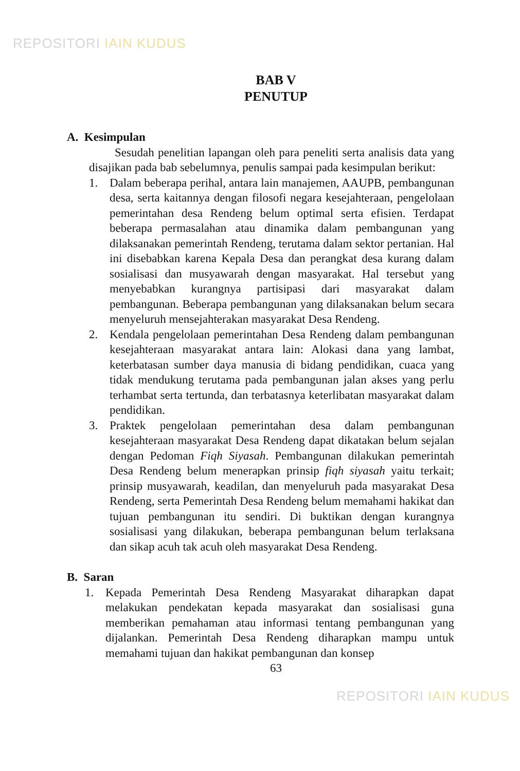REPOSITORI IAIN KUDUS
BAB V
PENUTUP
A. Kesimpulan
Sesudah penelitian lapangan oleh para peneliti serta analisis data yang disajikan pada bab sebelumnya, penulis sampai pada kesimpulan berikut:
1. Dalam beberapa perihal, antara lain manajemen, AAUPB, pembangunan desa, serta kaitannya dengan filosofi negara kesejahteraan, pengelolaan pemerintahan desa Rendeng belum optimal serta efisien. Terdapat beberapa permasalahan atau dinamika dalam pembangunan yang dilaksanakan pemerintah Rendeng, terutama dalam sektor pertanian. Hal ini disebabkan karena Kepala Desa dan perangkat desa kurang dalam sosialisasi dan musyawarah dengan masyarakat. Hal tersebut yang menyebabkan kurangnya partisipasi dari masyarakat dalam pembangunan. Beberapa pembangunan yang dilaksanakan belum secara menyeluruh mensejahterakan masyarakat Desa Rendeng.
2. Kendala pengelolaan pemerintahan Desa Rendeng dalam pembangunan kesejahteraan masyarakat antara lain: Alokasi dana yang lambat, keterbatasan sumber daya manusia di bidang pendidikan, cuaca yang tidak mendukung terutama pada pembangunan jalan akses yang perlu terhambat serta tertunda, dan terbatasnya keterlibatan masyarakat dalam pendidikan.
3. Praktek pengelolaan pemerintahan desa dalam pembangunan kesejahteraan masyarakat Desa Rendeng dapat dikatakan belum sejalan dengan Pedoman Fiqh Siyasah. Pembangunan dilakukan pemerintah Desa Rendeng belum menerapkan prinsip fiqh siyasah yaitu terkait; prinsip musyawarah, keadilan, dan menyeluruh pada masyarakat Desa Rendeng, serta Pemerintah Desa Rendeng belum memahami hakikat dan tujuan pembangunan itu sendiri. Di buktikan dengan kurangnya sosialisasi yang dilakukan, beberapa pembangunan belum terlaksana dan sikap acuh tak acuh oleh masyarakat Desa Rendeng.
B. Saran
1. Kepada Pemerintah Desa Rendeng Masyarakat diharapkan dapat melakukan pendekatan kepada masyarakat dan sosialisasi guna memberikan pemahaman atau informasi tentang pembangunan yang dijalankan. Pemerintah Desa Rendeng diharapkan mampu untuk memahami tujuan dan hakikat pembangunan dan konsep
63
REPOSITORI IAIN KUDUS